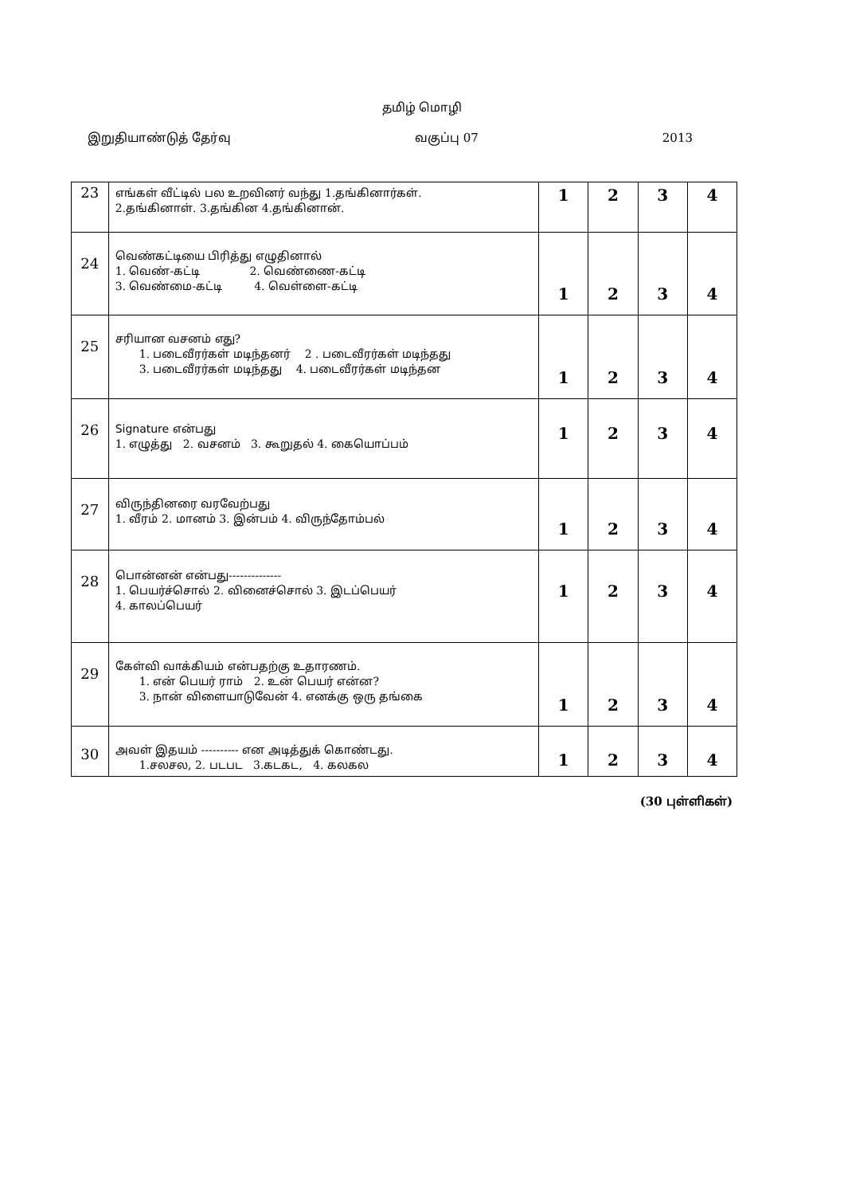தமிழ் மொழி
இறுதியாண்டுத் தேர்வு வகுப்பு 07 2013
| 23 | எங்கள் வீட்டில் பல உறவினர் வந்து 1.தங்கினார்கள். 2.தங்கினாள். 3.தங்கின 4.தங்கினான். | 1 | 2 | 3 | 4 |
| 24 | வெண்கட்டியை பிரித்து எழுதினால் 1. வெண்-கட்டி 2. வெண்ணை-கட்டி 3. வெண்மை-கட்டி 4. வெள்ளை-கட்டி | 1 | 2 | 3 | 4 |
| 25 | சரியான வசனம் எது? 1. படைவீரர்கள் மடிந்தனர் 2 . படைவீரர்கள் மடிந்தது 3. படைவீரர்கள் மடிந்தது 4. படைவீரர்கள் மடிந்தன | 1 | 2 | 3 | 4 |
| 26 | Signature என்பது 1. எழுத்து 2. வசனம் 3. கூறுதல் 4. கையொப்பம் | 1 | 2 | 3 | 4 |
| 27 | விருந்தினரை வரவேற்பது 1. வீரம் 2. மானம் 3. இன்பம் 4. விருந்தோம்பல் | 1 | 2 | 3 | 4 |
| 28 | பொன்னன் என்பது-------------- 1. பெயர்ச்சொல் 2. வினைச்சொல் 3. இடப்பெயர் 4. காலப்பெயர் | 1 | 2 | 3 | 4 |
| 29 | கேள்வி வாக்கியம் என்பதற்கு உதாரணம். 1. என் பெயர் ராம் 2. உன் பெயர் என்ன? 3. நான் விளையாடுவேன் 4. எனக்கு ஒரு தங்கை | 1 | 2 | 3 | 4 |
| 30 | அவள் இதயம் ---------- என அடித்துக் கொண்டது. 1.சலசல, 2. படபட 3.கடகட, 4. கலகல | 1 | 2 | 3 | 4 |
(30 புள்ளிகள்)